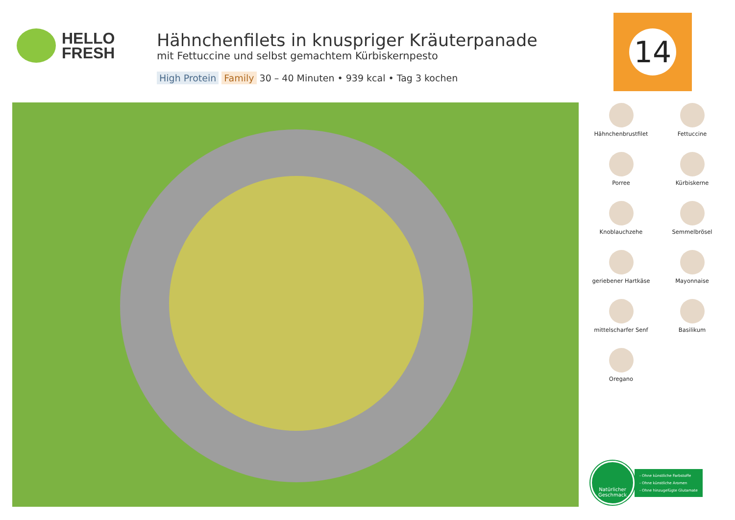HELLO
FRESH
Hähnchenfilets in knuspriger Kräuterpanade
mit Fettuccine und selbst gemachtem Kürbiskernpesto
High Protein Family 30 – 40 Minuten • 939 kcal • Tag 3 kochen
14
Hähnchenbrustfilet
Fettuccine
Porree
Kürbiskerne
Knoblauchzehe
Semmelbrösel
geriebener Hartkäse
Mayonnaise
mittelscharfer Senf
Basilikum
Oregano
Natürlicher Geschmack
- Ohne künstliche Farbstoffe
- Ohne künstliche Aromen
- Ohne hinzugefügte Glutamate